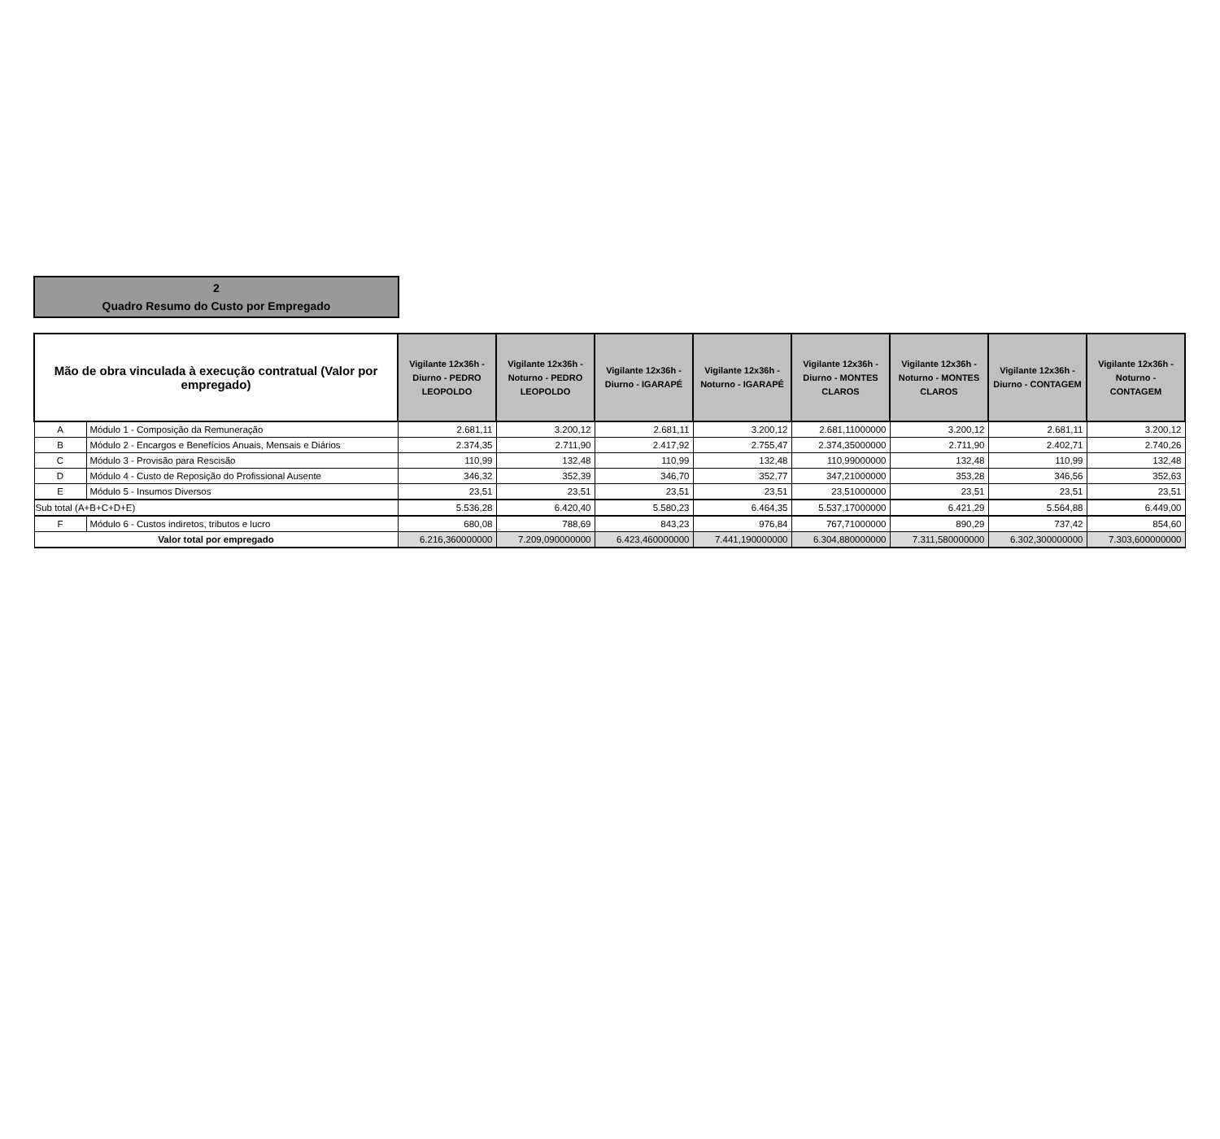2
Quadro Resumo do Custo por Empregado
| Mão de obra vinculada à execução contratual (Valor por empregado) | | Vigilante 12x36h - Diurno - PEDRO LEOPOLDO | Vigilante 12x36h - Noturno - PEDRO LEOPOLDO | Vigilante 12x36h - Diurno - IGARAPÉ | Vigilante 12x36h - Noturno - IGARAPÉ | Vigilante 12x36h - Diurno - MONTES CLAROS | Vigilante 12x36h - Noturno - MONTES CLAROS | Vigilante 12x36h - Diurno - CONTAGEM | Vigilante 12x36h - Noturno - CONTAGEM |
| --- | --- | --- | --- | --- | --- | --- | --- | --- | --- |
| A | Módulo 1 - Composição da Remuneração | 2.681,11 | 3.200,12 | 2.681,11 | 3.200,12 | 2.681,11000000 | 3.200,12 | 2.681,11 | 3.200,12 |
| B | Módulo 2 - Encargos e Benefícios Anuais, Mensais e Diários | 2.374,35 | 2.711,90 | 2.417,92 | 2.755,47 | 2.374,35000000 | 2.711,90 | 2.402,71 | 2.740,26 |
| C | Módulo 3 - Provisão para Rescisão | 110,99 | 132,48 | 110,99 | 132,48 | 110,99000000 | 132,48 | 110,99 | 132,48 |
| D | Módulo 4 - Custo de Reposição do Profissional Ausente | 346,32 | 352,39 | 346,70 | 352,77 | 347,21000000 | 353,28 | 346,56 | 352,63 |
| E | Módulo 5 - Insumos Diversos | 23,51 | 23,51 | 23,51 | 23,51 | 23,51000000 | 23,51 | 23,51 | 23,51 |
| Sub total (A+B+C+D+E) | | 5.536,28 | 6.420,40 | 5.580,23 | 6.464,35 | 5.537,17000000 | 6.421,29 | 5.564,88 | 6.449,00 |
| F | Módulo 6 - Custos indiretos, tributos e lucro | 680,08 | 788,69 | 843,23 | 976,84 | 767,71000000 | 890,29 | 737,42 | 854,60 |
| Valor total por empregado | | 6.216,360000000 | 7.209,090000000 | 6.423,460000000 | 7.441,190000000 | 6.304,880000000 | 7.311,580000000 | 6.302,300000000 | 7.303,600000000 |